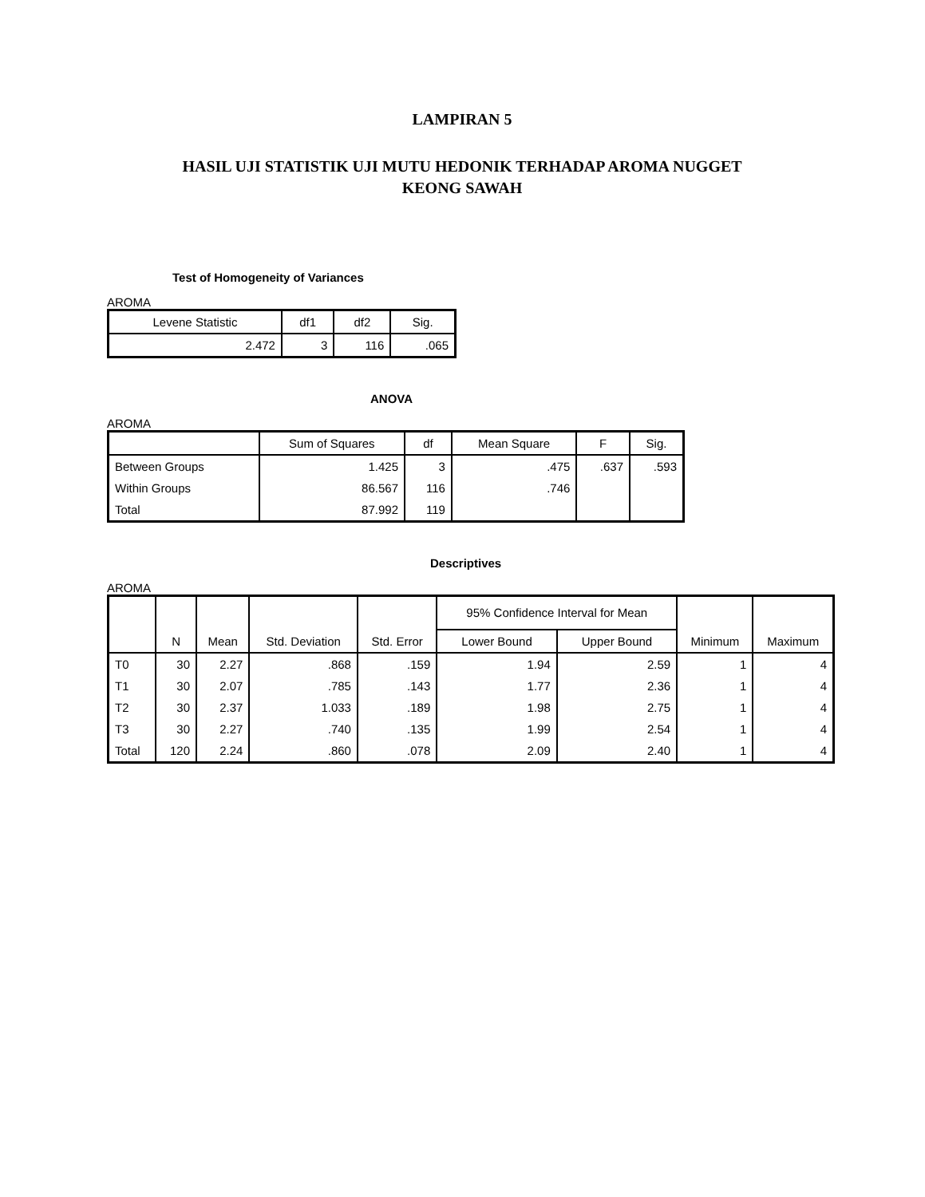LAMPIRAN 5
HASIL UJI STATISTIK UJI MUTU HEDONIK TERHADAP AROMA NUGGET
KEONG SAWAH
Test of Homogeneity of Variances
AROMA
| Levene Statistic | df1 | df2 | Sig. |
| --- | --- | --- | --- |
| 2.472 | 3 | 116 | .065 |
ANOVA
AROMA
| | Sum of Squares | df | Mean Square | F | Sig. |
| --- | --- | --- | --- | --- | --- |
| Between Groups | 1.425 | 3 | .475 | .637 | .593 |
| Within Groups | 86.567 | 116 | .746 | | |
| Total | 87.992 | 119 | | | |
Descriptives
AROMA
| | N | Mean | Std. Deviation | Std. Error | 95% Confidence Interval for Mean | | Minimum | Maximum |
| --- | --- | --- | --- | --- | --- | --- | --- | --- |
| | | | | | Lower Bound | Upper Bound | | |
| T0 | 30 | 2.27 | .868 | .159 | 1.94 | 2.59 | 1 | 4 |
| T1 | 30 | 2.07 | .785 | .143 | 1.77 | 2.36 | 1 | 4 |
| T2 | 30 | 2.37 | 1.033 | .189 | 1.98 | 2.75 | 1 | 4 |
| T3 | 30 | 2.27 | .740 | .135 | 1.99 | 2.54 | 1 | 4 |
| Total | 120 | 2.24 | .860 | .078 | 2.09 | 2.40 | 1 | 4 |